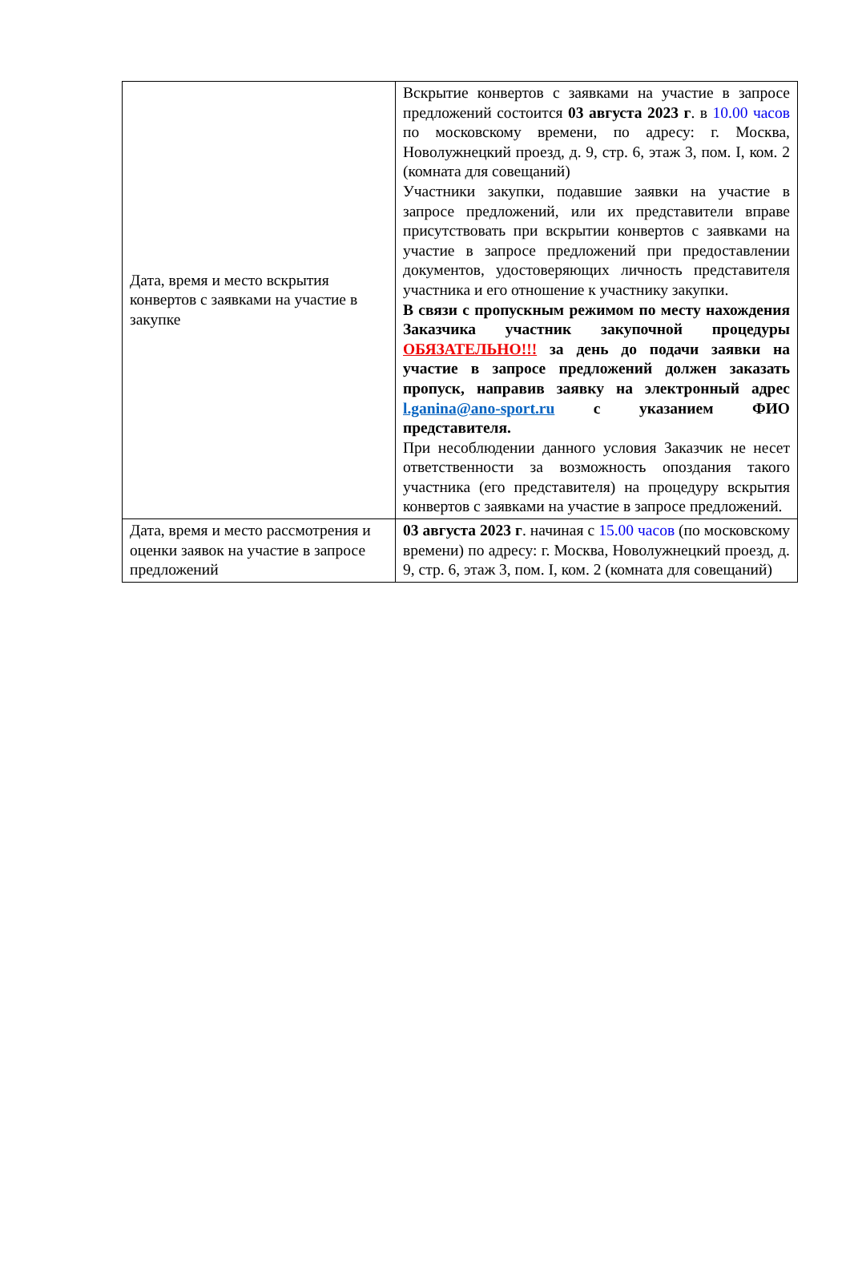| Дата, время и место вскрытия конвертов с заявками на участие в закупке | Вскрытие конвертов с заявками на участие в запросе предложений состоится 03 августа 2023 г . в 10.00 часов по московскому времени, по адресу: г. Москва, Новолужнецкий проезд, д. 9, стр. 6, этаж 3, пом. I, ком. 2 (комната для совещаний) Участники закупки, подавшие заявки на участие в запросе предложений, или их представители вправе присутствовать при вскрытии конвертов с заявками на участие в запросе предложений при предоставлении документов, удостоверяющих личность представителя участника и его отношение к участнику закупки. В связи с пропускным режимом по месту нахождения Заказчика участник закупочной процедуры ОБЯЗАТЕЛЬНО!!! за день до подачи заявки на участие в запросе предложений должен заказать пропуск, направив заявку на электронный адрес l.ganina@ano-sport.ru с указанием ФИО представителя. При несоблюдении данного условия Заказчик не несет ответственности за возможность опоздания такого участника (его представителя) на процедуру вскрытия конвертов с заявками на участие в запросе предложений. |
| Дата, время и место рассмотрения и оценки заявок на участие в запросе предложений | 03 августа 2023 г . начиная с 15.00 часов (по московскому времени) по адресу: г. Москва, Новолужнецкий проезд, д. 9, стр. 6, этаж 3, пом. I, ком. 2 (комната для совещаний) |